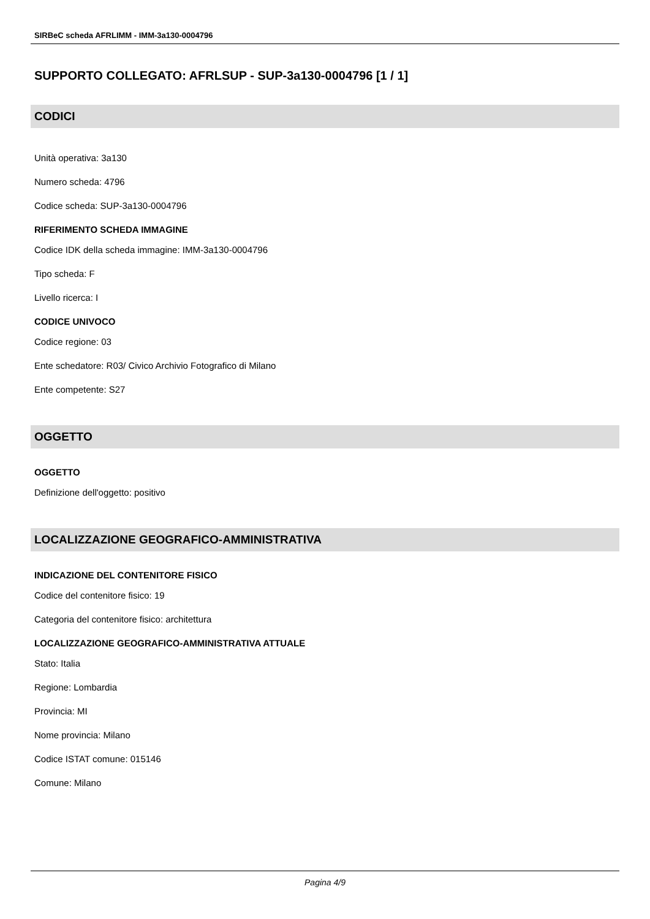SIRBeC scheda AFRLIMM - IMM-3a130-0004796
SUPPORTO COLLEGATO: AFRLSUP - SUP-3a130-0004796 [1 / 1]
CODICI
Unità operativa: 3a130
Numero scheda: 4796
Codice scheda: SUP-3a130-0004796
RIFERIMENTO SCHEDA IMMAGINE
Codice IDK della scheda immagine: IMM-3a130-0004796
Tipo scheda: F
Livello ricerca: I
CODICE UNIVOCO
Codice regione: 03
Ente schedatore: R03/ Civico Archivio Fotografico di Milano
Ente competente: S27
OGGETTO
OGGETTO
Definizione dell'oggetto: positivo
LOCALIZZAZIONE GEOGRAFICO-AMMINISTRATIVA
INDICAZIONE DEL CONTENITORE FISICO
Codice del contenitore fisico: 19
Categoria del contenitore fisico: architettura
LOCALIZZAZIONE GEOGRAFICO-AMMINISTRATIVA ATTUALE
Stato: Italia
Regione: Lombardia
Provincia: MI
Nome provincia: Milano
Codice ISTAT comune: 015146
Comune: Milano
Pagina 4/9